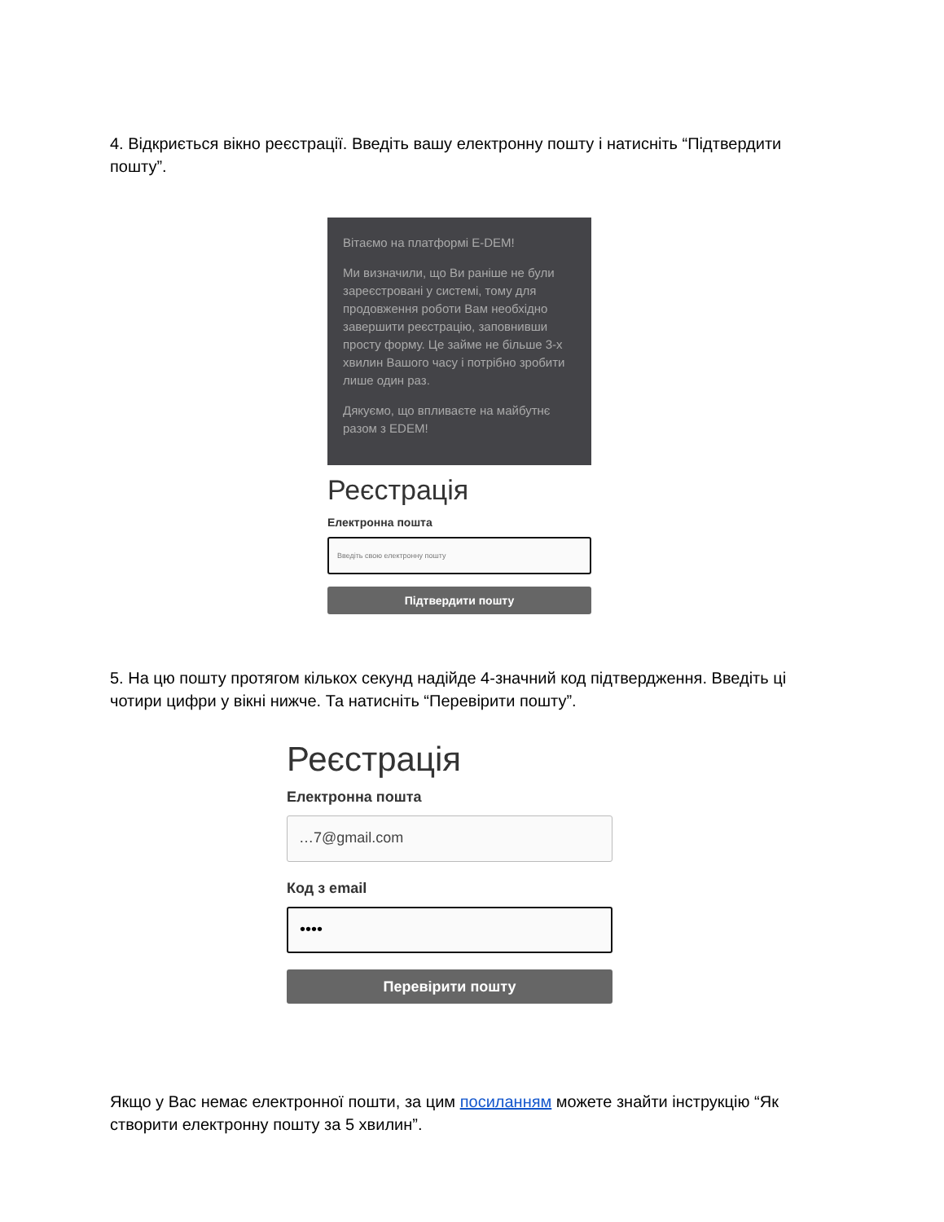4. Відкриється вікно реєстрації. Введіть вашу електронну пошту і натисніть “Підтвердити пошту”.
Вітаємо на платформі E-DEM!
Ми визначили, що Ви раніше не були зареєстровані у системі, тому для продовження роботи Вам необхідно завершити реєстрацію, заповнивши просту форму. Це займе не більше 3-х хвилин Вашого часу і потрібно зробити лише один раз.
Дякуємо, що впливаєте на майбутнє разом з EDEM!
Реєстрація
Електронна пошта
Введіть свою електронну пошту
Підтвердити пошту
5. На цю пошту протягом кількох секунд надійде 4-значний код підтвердження. Введіть ці чотири цифри у вікні нижче. Та натисніть “Перевірити пошту”.
Реєстрація
Електронна пошта
…7@gmail.com
Код з email
••••
Перевірити пошту
Якщо у Вас немає електронної пошти, за цим посиланням можете знайти інструкцію “Як створити електронну пошту за 5 хвилин”.